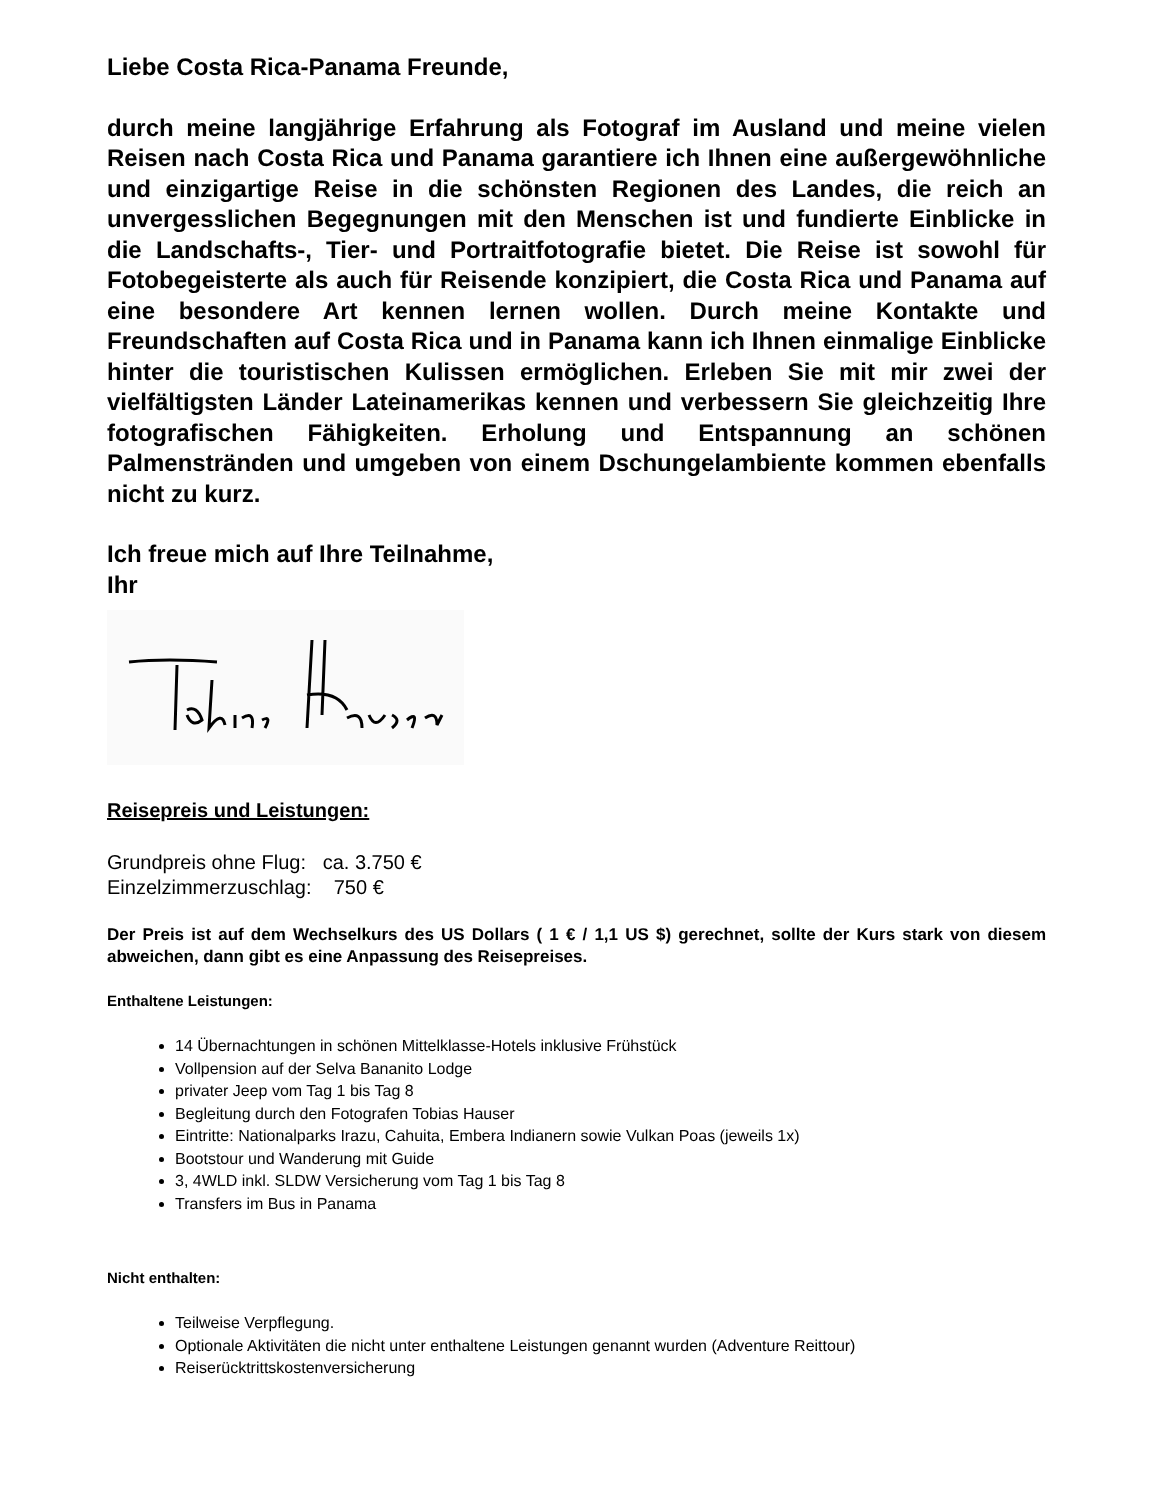Liebe Costa Rica-Panama Freunde,
durch meine langjährige Erfahrung als Fotograf im Ausland und meine vielen Reisen nach Costa Rica und Panama garantiere ich Ihnen eine außergewöhnliche und einzigartige Reise in die schönsten Regionen des Landes, die reich an unvergesslichen Begegnungen mit den Menschen ist und fundierte Einblicke in die Landschafts-, Tier- und Portraitfotografie bietet. Die Reise ist sowohl für Fotobegeisterte als auch für Reisende konzipiert, die Costa Rica und Panama auf eine besondere Art kennen lernen wollen. Durch meine Kontakte und Freundschaften auf Costa Rica und in Panama kann ich Ihnen einmalige Einblicke hinter die touristischen Kulissen ermöglichen. Erleben Sie mit mir zwei der vielfältigsten Länder Lateinamerikas kennen und verbessern Sie gleichzeitig Ihre fotografischen Fähigkeiten. Erholung und Entspannung an schönen Palmenstränden und umgeben von einem Dschungelambiente kommen ebenfalls nicht zu kurz.
Ich freue mich auf Ihre Teilnahme,
Ihr
Reisepreis und Leistungen:
Grundpreis ohne Flug: ca. 3.750 €
Einzelzimmerzuschlag: 750 €
Der Preis ist auf dem Wechselkurs des US Dollars ( 1 € / 1,1 US $) gerechnet, sollte der Kurs stark von diesem abweichen, dann gibt es eine Anpassung des Reisepreises.
Enthaltene Leistungen:
14 Übernachtungen in schönen Mittelklasse-Hotels inklusive Frühstück
Vollpension auf der Selva Bananito Lodge
privater Jeep vom Tag 1 bis Tag 8
Begleitung durch den Fotografen Tobias Hauser
Eintritte: Nationalparks Irazu, Cahuita, Embera Indianern sowie Vulkan Poas (jeweils 1x)
Bootstour und Wanderung mit Guide
3, 4WLD inkl. SLDW Versicherung vom Tag 1 bis Tag 8
Transfers im Bus in Panama
Nicht enthalten:
Teilweise Verpflegung.
Optionale Aktivitäten die nicht unter enthaltene Leistungen genannt wurden (Adventure Reittour)
Reiserücktrittskostenversicherung